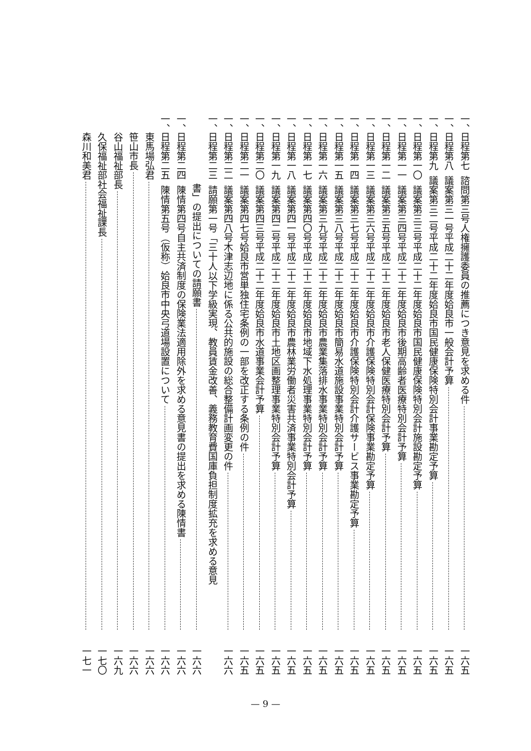一、 日程第七 諮問第三号人権擁護委員の推薦につき意見を求める件 一六五
一、 日程第八 議案第三一号平成二十二年度姶良市一般会計予算 一六五
一、 日程第九 議案第三二号平成二十二年度姶良市国民健康保険特別会計事業勘定予算 一六五
一、 日程第一〇 議案第三三号平成二十二年度姶良市国民健康保険特別会計施設勘定予算 一六五
一、 日程第一一 議案第三四号平成二十二年度姶良市後期高齢者医療特別会計予算 一六五
一、 日程第一二 議案第三五号平成二十二年度姶良市老人保健医療特別会計予算 一六五
一、 日程第一三 議案第三六号平成二十二年度姶良市介護保険特別会計保険事業勘定予算 一六五
一、 日程第一四 議案第三七号平成二十二年度姶良市介護保険特別会計介護サービス事業勘定予算 一六五
一、 日程第一五 議案第三八号平成二十二年度姶良市簡易水道施設事業特別会計予算 一六五
一、 日程第一六 議案第三九号平成二十二年度姶良市農業集落排水事業特別会計予算 一六五
一、 日程第一七 議案第四〇号平成二十二年度姶良市地域下水処理事業特別会計予算 一六五
一、 日程第一八 議案第四一号平成二十二年度姶良市農林業労働者災害共済事業特別会計予算 一六五
一、 日程第一九 議案第四二号平成二十二年度姶良市土地区画整理事業特別会計予算 一六五
一、 日程第二〇 議案第四三号平成二十二年度姶良市水道事業会計予算 一六五
一、 日程第二一 議案第四七号姶良市営単独住宅条例の一部を改正する条例の件 一六五
一、 日程第二二 議案第四八号木津志辺地に係る公共的施設の総合整備計画変更の件 一六六
一、 日程第二三 請願第一号「三十人以下学級実現、教員賃金改善、義務教育費国庫負担制度拡充を求める意見
書」の提出についての請願書 一六六
一、 日程第二四 陳情第四号自主共済制度の保険業法適用除外を求める意見書の提出を求める陳情書 一六六
一、 日程第二五 陳情第五号（仮称）姶良市中央弓道場設置について 一六六
東馬場弘君 一六六
笹山市長 一六六
谷山福祉部長 一六九
久保福祉部社会福祉課長 一七〇
森川和美君 一七一
— 9 —